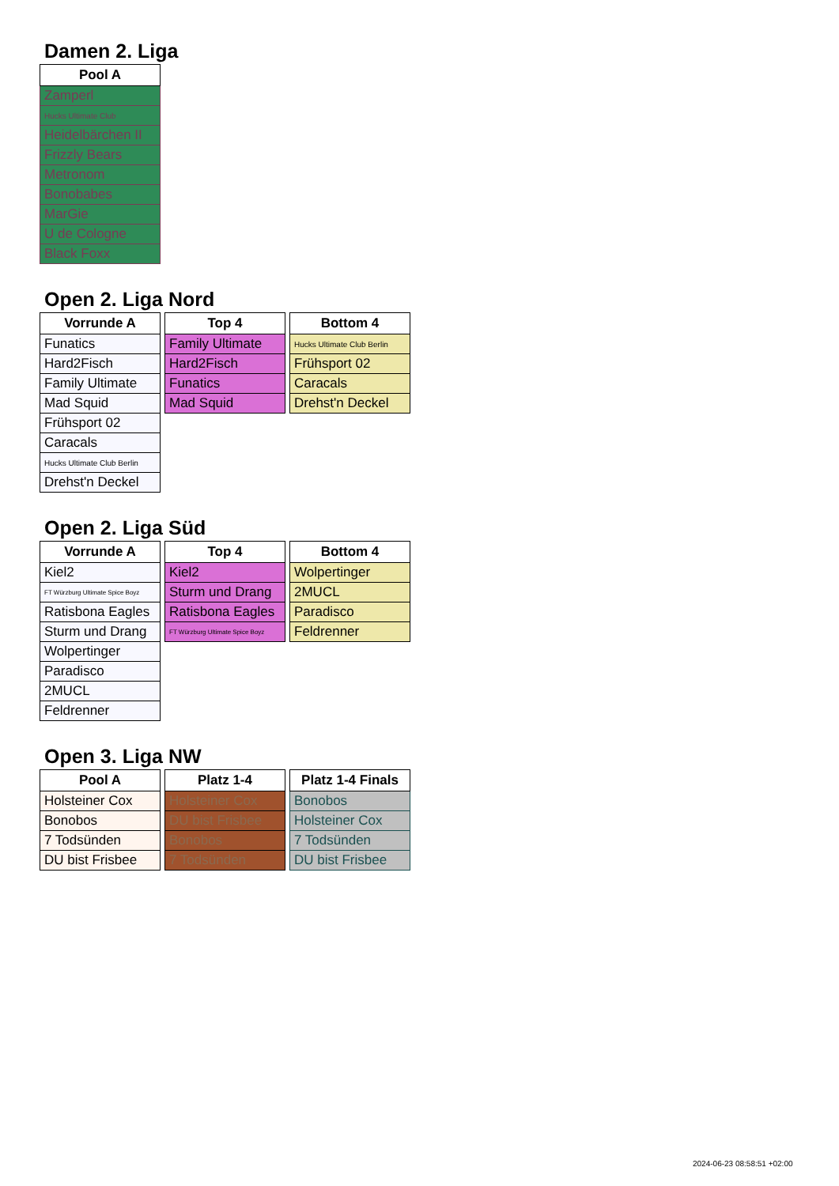Damen 2. Liga
| Pool A |
| --- |
| Zamperl |
| Hucks Ultimate Club |
| Heidelbärchen II |
| Frizzly Bears |
| Metronom |
| Bonobabes |
| MarGie |
| U de Cologne |
| Black Foxx |
Open 2. Liga Nord
| Vorrunde A |
| --- |
| Funatics |
| Hard2Fisch |
| Family Ultimate |
| Mad Squid |
| Frühsport 02 |
| Caracals |
| Hucks Ultimate Club Berlin |
| Drehst'n Deckel |
| Top 4 |
| --- |
| Family Ultimate |
| Hard2Fisch |
| Funatics |
| Mad Squid |
| Bottom 4 |
| --- |
| Hucks Ultimate Club Berlin |
| Frühsport 02 |
| Caracals |
| Drehst'n Deckel |
Open 2. Liga Süd
| Vorrunde A |
| --- |
| Kiel2 |
| FT Würzburg Ultimate Spice Boyz |
| Ratisbona Eagles |
| Sturm und Drang |
| Wolpertinger |
| Paradisco |
| 2MUCL |
| Feldrenner |
| Top 4 |
| --- |
| Kiel2 |
| Sturm und Drang |
| Ratisbona Eagles |
| FT Würzburg Ultimate Spice Boyz |
| Bottom 4 |
| --- |
| Wolpertinger |
| 2MUCL |
| Paradisco |
| Feldrenner |
Open 3. Liga NW
| Pool A |
| --- |
| Holsteiner Cox |
| Bonobos |
| 7 Todsünden |
| DU bist Frisbee |
| Platz 1-4 |
| --- |
| Holsteiner Cox |
| DU bist Frisbee |
| Bonobos |
| 7 Todsünden |
| Platz 1-4 Finals |
| --- |
| Bonobos |
| Holsteiner Cox |
| 7 Todsünden |
| DU bist Frisbee |
2024-06-23 08:58:51 +02:00